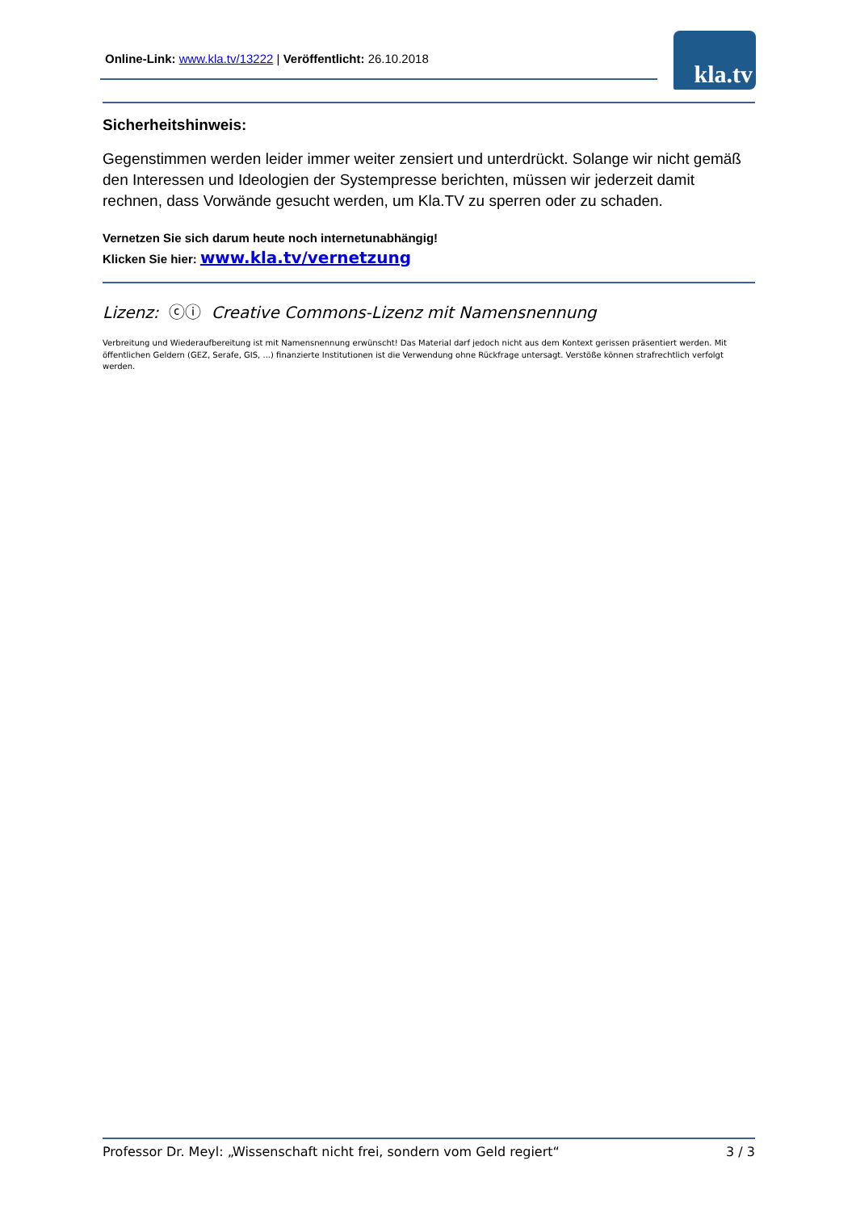Online-Link: www.kla.tv/13222 | Veröffentlicht: 26.10.2018
kla.tv
Sicherheitshinweis:
Gegenstimmen werden leider immer weiter zensiert und unterdrückt. Solange wir nicht gemäß den Interessen und Ideologien der Systempresse berichten, müssen wir jederzeit damit rechnen, dass Vorwände gesucht werden, um Kla.TV zu sperren oder zu schaden.
Vernetzen Sie sich darum heute noch internetunabhängig!
Klicken Sie hier: www.kla.tv/vernetzung
Lizenz: ⓒⓘ Creative Commons-Lizenz mit Namensnennung
Verbreitung und Wiederaufbereitung ist mit Namensnennung erwünscht! Das Material darf jedoch nicht aus dem Kontext gerissen präsentiert werden. Mit öffentlichen Geldern (GEZ, Serafe, GIS, ...) finanzierte Institutionen ist die Verwendung ohne Rückfrage untersagt. Verstöße können strafrechtlich verfolgt werden.
Professor Dr. Meyl: „Wissenschaft nicht frei, sondern vom Geld regiert“ 3 / 3